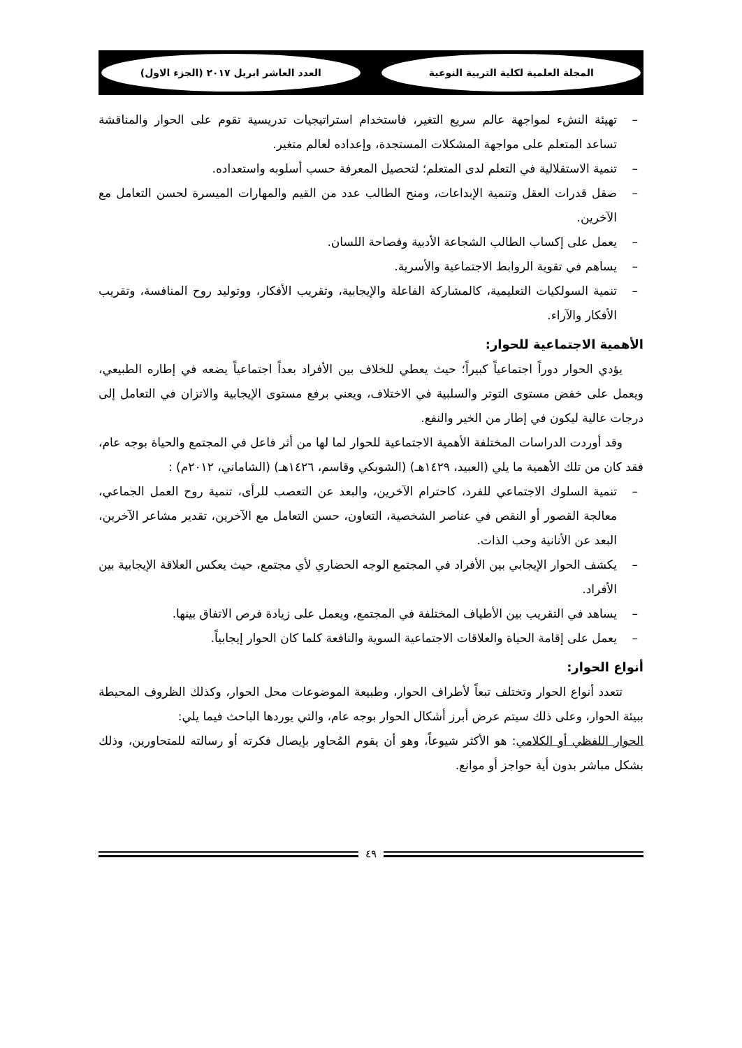المجلة العلمية لكلية التربية النوعية
العدد العاشر ابريل ٢٠١٧ (الجزء الاول)
– تهيئة النشء لمواجهة عالم سريع التغير، فاستخدام استراتيجيات تدريسية تقوم على الحوار والمناقشة تساعد المتعلم على مواجهة المشكلات المستجدة، وإعداده لعالم متغير.
– تنمية الاستقلالية في التعلم لدى المتعلم؛ لتحصيل المعرفة حسب أسلوبه واستعداده.
– صقل قدرات العقل وتنمية الإبداعات، ومنح الطالب عدد من القيم والمهارات الميسرة لحسن التعامل مع الآخرين.
– يعمل على إكساب الطالب الشجاعة الأدبية وفصاحة اللسان.
– يساهم في تقوية الروابط الاجتماعية والأسرية.
– تنمية السولكيات التعليمية، كالمشاركة الفاعلة والإيجابية، وتقريب الأفكار، ووتوليد روح المنافسة، وتقريب الأفكار والآراء.
الأهمية الاجتماعية للحوار:
يؤدي الحوار دوراً اجتماعياً كبيراً؛ حيث يعطي للخلاف بين الأفراد بعداً اجتماعياً يضعه في إطاره الطبيعي، ويعمل على خفض مستوى التوتر والسلبية في الاختلاف، ويعني برفع مستوى الإيجابية والاتزان في التعامل إلى درجات عالية ليكون في إطار من الخير والنفع.
وقد أوردت الدراسات المختلفة الأهمية الاجتماعية للحوار لما لها من أثر فاعل في المجتمع والحياة بوجه عام، فقد كان من تلك الأهمية ما يلي (العبيد، ١٤٢٩هـ) (الشوبكي وقاسم، ١٤٢٦هـ) (الشاماني، ٢٠١٢م) :
– تنمية السلوك الاجتماعي للفرد، كاحترام الآخرين، والبعد عن التعصب للرأى، تنمية روح العمل الجماعي، معالجة القصور أو النقص في عناصر الشخصية، التعاون، حسن التعامل مع الآخرين، تقدير مشاعر الآخرين، البعد عن الأنانية وحب الذات.
– يكشف الحوار الإيجابي بين الأفراد في المجتمع الوجه الحضاري لأي مجتمع، حيث يعكس العلاقة الإيجابية بين الأفراد.
– يساهد في التقريب بين الأطياف المختلفة في المجتمع، ويعمل على زيادة فرص الاتفاق بينها.
– يعمل على إقامة الحياة والعلاقات الاجتماعية السوية والنافعة كلما كان الحوار إيجابياً.
أنواع الحوار:
تتعدد أنواع الحوار وتختلف تبعاً لأطراف الحوار، وطبيعة الموضوعات محل الحوار، وكذلك الظروف المحيطة ببيئة الحوار، وعلى ذلك سيتم عرض أبرز أشكال الحوار بوجه عام، والتي يوردها الباحث فيما يلي:
الحوار اللفظي أو الكلامي: هو الأكثر شيوعاً، وهو أن يقوم المُحاوِر بإيصال فكرته أو رسالته للمتحاورين، وذلك بشكل مباشر بدون أية حواجز أو موانع.
٤٩